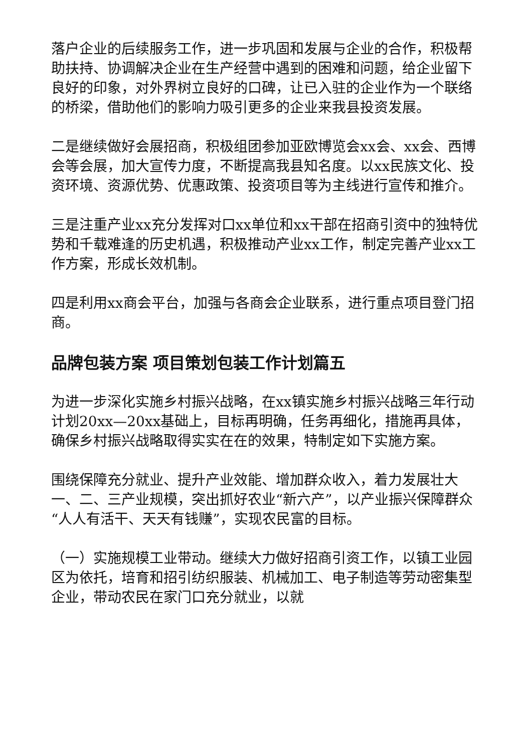落户企业的后续服务工作，进一步巩固和发展与企业的合作，积极帮助扶持、协调解决企业在生产经营中遇到的困难和问题，给企业留下良好的印象，对外界树立良好的口碑，让已入驻的企业作为一个联络的桥梁，借助他们的影响力吸引更多的企业来我县投资发展。
二是继续做好会展招商，积极组团参加亚欧博览会xx会、xx会、西博会等会展，加大宣传力度，不断提高我县知名度。以xx民族文化、投资环境、资源优势、优惠政策、投资项目等为主线进行宣传和推介。
三是注重产业xx充分发挥对口xx单位和xx干部在招商引资中的独特优势和千载难逢的历史机遇，积极推动产业xx工作，制定完善产业xx工作方案，形成长效机制。
四是利用xx商会平台，加强与各商会企业联系，进行重点项目登门招商。
品牌包装方案 项目策划包装工作计划篇五
为进一步深化实施乡村振兴战略，在xx镇实施乡村振兴战略三年行动计划20xx—20xx基础上，目标再明确，任务再细化，措施再具体，确保乡村振兴战略取得实实在在的效果，特制定如下实施方案。
围绕保障充分就业、提升产业效能、增加群众收入，着力发展壮大一、二、三产业规模，突出抓好农业“新六产”，以产业振兴保障群众“人人有活干、天天有钱赚”，实现农民富的目标。
（一）实施规模工业带动。继续大力做好招商引资工作，以镇工业园区为依托，培育和招引纺织服装、机械加工、电子制造等劳动密集型企业，带动农民在家门口充分就业，以就